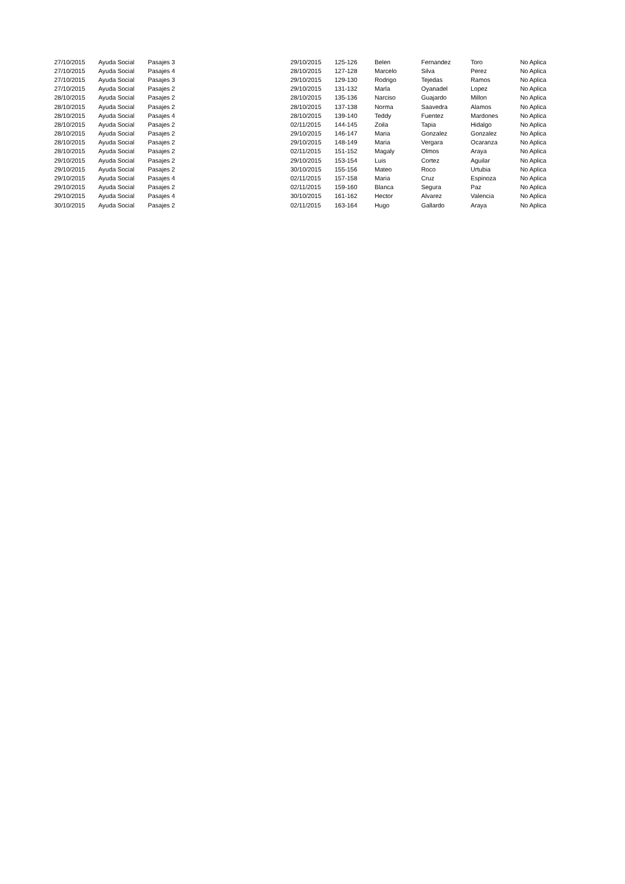| 27/10/2015 | Ayuda Social | Pasajes 3 | 29/10/2015 | 125-126 | Belen | Fernandez | Toro | No Aplica |
| 27/10/2015 | Ayuda Social | Pasajes 4 | 28/10/2015 | 127-128 | Marcelo | Silva | Perez | No Aplica |
| 27/10/2015 | Ayuda Social | Pasajes 3 | 29/10/2015 | 129-130 | Rodrigo | Tejedas | Ramos | No Aplica |
| 27/10/2015 | Ayuda Social | Pasajes 2 | 29/10/2015 | 131-132 | Marla | Oyanadel | Lopez | No Aplica |
| 28/10/2015 | Ayuda Social | Pasajes 2 | 28/10/2015 | 135-136 | Narciso | Guajardo | Millon | No Aplica |
| 28/10/2015 | Ayuda Social | Pasajes 2 | 28/10/2015 | 137-138 | Norma | Saavedra | Alamos | No Aplica |
| 28/10/2015 | Ayuda Social | Pasajes 4 | 28/10/2015 | 139-140 | Teddy | Fuentez | Mardones | No Aplica |
| 28/10/2015 | Ayuda Social | Pasajes 2 | 02/11/2015 | 144-145 | Zoila | Tapia | Hidalgo | No Aplica |
| 28/10/2015 | Ayuda Social | Pasajes 2 | 29/10/2015 | 146-147 | Maria | Gonzalez | Gonzalez | No Aplica |
| 28/10/2015 | Ayuda Social | Pasajes 2 | 29/10/2015 | 148-149 | Maria | Vergara | Ocaranza | No Aplica |
| 28/10/2015 | Ayuda Social | Pasajes 2 | 02/11/2015 | 151-152 | Magaly | Olmos | Araya | No Aplica |
| 29/10/2015 | Ayuda Social | Pasajes 2 | 29/10/2015 | 153-154 | Luis | Cortez | Aguilar | No Aplica |
| 29/10/2015 | Ayuda Social | Pasajes 2 | 30/10/2015 | 155-156 | Mateo | Roco | Urtubia | No Aplica |
| 29/10/2015 | Ayuda Social | Pasajes 4 | 02/11/2015 | 157-158 | Maria | Cruz | Espinoza | No Aplica |
| 29/10/2015 | Ayuda Social | Pasajes 2 | 02/11/2015 | 159-160 | Blanca | Segura | Paz | No Aplica |
| 29/10/2015 | Ayuda Social | Pasajes 4 | 30/10/2015 | 161-162 | Hector | Alvarez | Valencia | No Aplica |
| 30/10/2015 | Ayuda Social | Pasajes 2 | 02/11/2015 | 163-164 | Hugo | Gallardo | Araya | No Aplica |